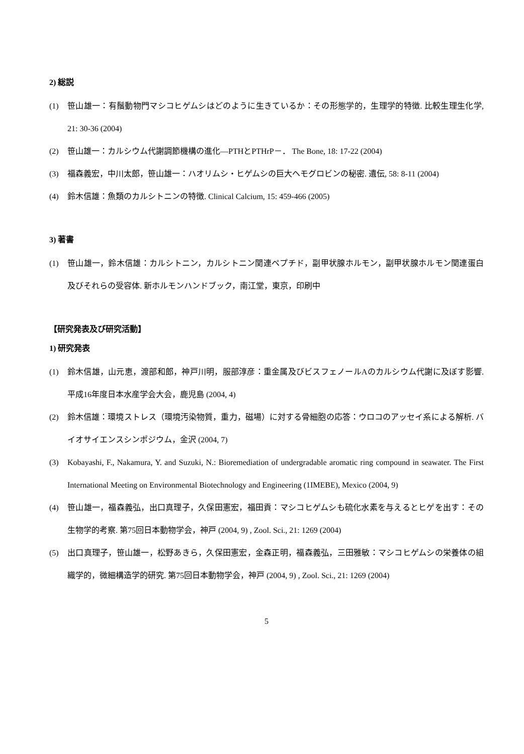2) 総説
(1) 笹山雄一：有鬚動物門マシコヒゲムシはどのように生きているか：その形態学的，生理学的特徴. 比較生理生化学, 21: 30-36 (2004)
(2) 笹山雄一：カルシウム代謝調節機構の進化—PTHとPTHrP－． The Bone, 18: 17-22 (2004)
(3) 福森義宏，中川太郎，笹山雄一：ハオリムシ・ヒゲムシの巨大ヘモグロビンの秘密. 遺伝, 58: 8-11 (2004)
(4) 鈴木信雄：魚類のカルシトニンの特徴. Clinical Calcium, 15: 459-466 (2005)
3) 著書
(1) 笹山雄一，鈴木信雄：カルシトニン，カルシトニン関連ペプチド，副甲状腺ホルモン，副甲状腺ホルモン関連蛋白及びそれらの受容体. 新ホルモンハンドブック，南江堂，東京，印刷中
【研究発表及び研究活動】
1) 研究発表
(1) 鈴木信雄，山元恵，渡部和郎，神戸川明，服部淳彦：重金属及びビスフェノールAのカルシウム代謝に及ぼす影響. 平成16年度日本水産学会大会，鹿児島 (2004, 4)
(2) 鈴木信雄：環境ストレス（環境汚染物質，重力，磁場）に対する骨細胞の応答：ウロコのアッセイ系による解析. バイオサイエンスシンポジウム，金沢 (2004, 7)
(3) Kobayashi, F., Nakamura, Y. and Suzuki, N.: Bioremediation of undergradable aromatic ring compound in seawater. The First International Meeting on Environmental Biotechnology and Engineering (1IMEBE), Mexico (2004, 9)
(4) 笹山雄一，福森義弘，出口真理子，久保田憲宏，福田貢：マシコヒゲムシも硫化水素を与えるとヒゲを出す：その生物学的考察. 第75回日本動物学会，神戸 (2004, 9) , Zool. Sci., 21: 1269 (2004)
(5) 出口真理子，笹山雄一，松野あきら，久保田憲宏，金森正明，福森義弘，三田雅敏：マシコヒゲムシの栄養体の組織学的，微細構造学的研究. 第75回日本動物学会，神戸 (2004, 9) , Zool. Sci., 21: 1269 (2004)
5